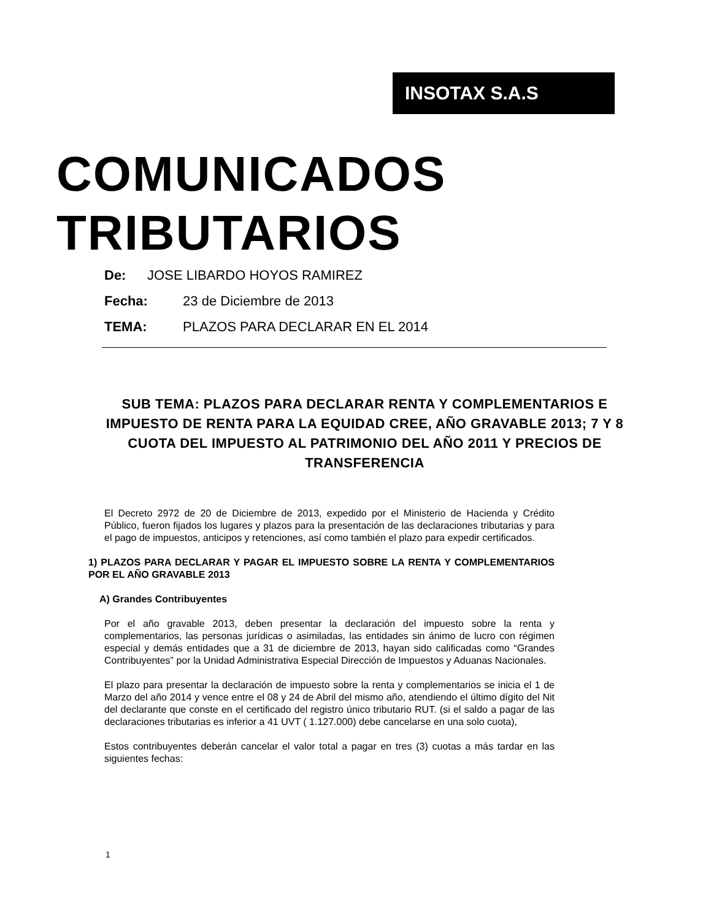INSOTAX S.A.S
COMUNICADOS
TRIBUTARIOS
De: JOSE LIBARDO HOYOS RAMIREZ
Fecha: 23 de Diciembre de 2013
TEMA: PLAZOS PARA DECLARAR EN EL 2014
SUB TEMA: PLAZOS PARA DECLARAR RENTA Y COMPLEMENTARIOS E IMPUESTO DE RENTA PARA LA EQUIDAD CREE, AÑO GRAVABLE 2013; 7 Y 8 CUOTA DEL IMPUESTO AL PATRIMONIO DEL AÑO 2011 Y PRECIOS DE TRANSFERENCIA
El Decreto 2972 de 20 de Diciembre de 2013, expedido por el Ministerio de Hacienda y Crédito Público, fueron fijados los lugares y plazos para la presentación de las declaraciones tributarias y para el pago de impuestos, anticipos y retenciones, así como también el plazo para expedir certificados.
1) PLAZOS PARA DECLARAR Y PAGAR EL IMPUESTO SOBRE LA RENTA Y COMPLEMENTARIOS POR EL AÑO GRAVABLE 2013
A) Grandes Contribuyentes
Por el año gravable 2013, deben presentar la declaración del impuesto sobre la renta y complementarios, las personas jurídicas o asimiladas, las entidades sin ánimo de lucro con régimen especial y demás entidades que a 31 de diciembre de 2013, hayan sido calificadas como “Grandes Contribuyentes” por la Unidad Administrativa Especial Dirección de Impuestos y Aduanas Nacionales.
El plazo para presentar la declaración de impuesto sobre la renta y complementarios se inicia el 1 de Marzo del año 2014 y vence entre el 08 y 24 de Abril del mismo año, atendiendo el último dígito del Nit del declarante que conste en el certificado del registro único tributario RUT. (si el saldo a pagar de las declaraciones tributarias es inferior a 41 UVT ( 1.127.000) debe cancelarse en una solo cuota),
Estos contribuyentes deberán cancelar el valor total a pagar en tres (3) cuotas a más tardar en las siguientes fechas:
1